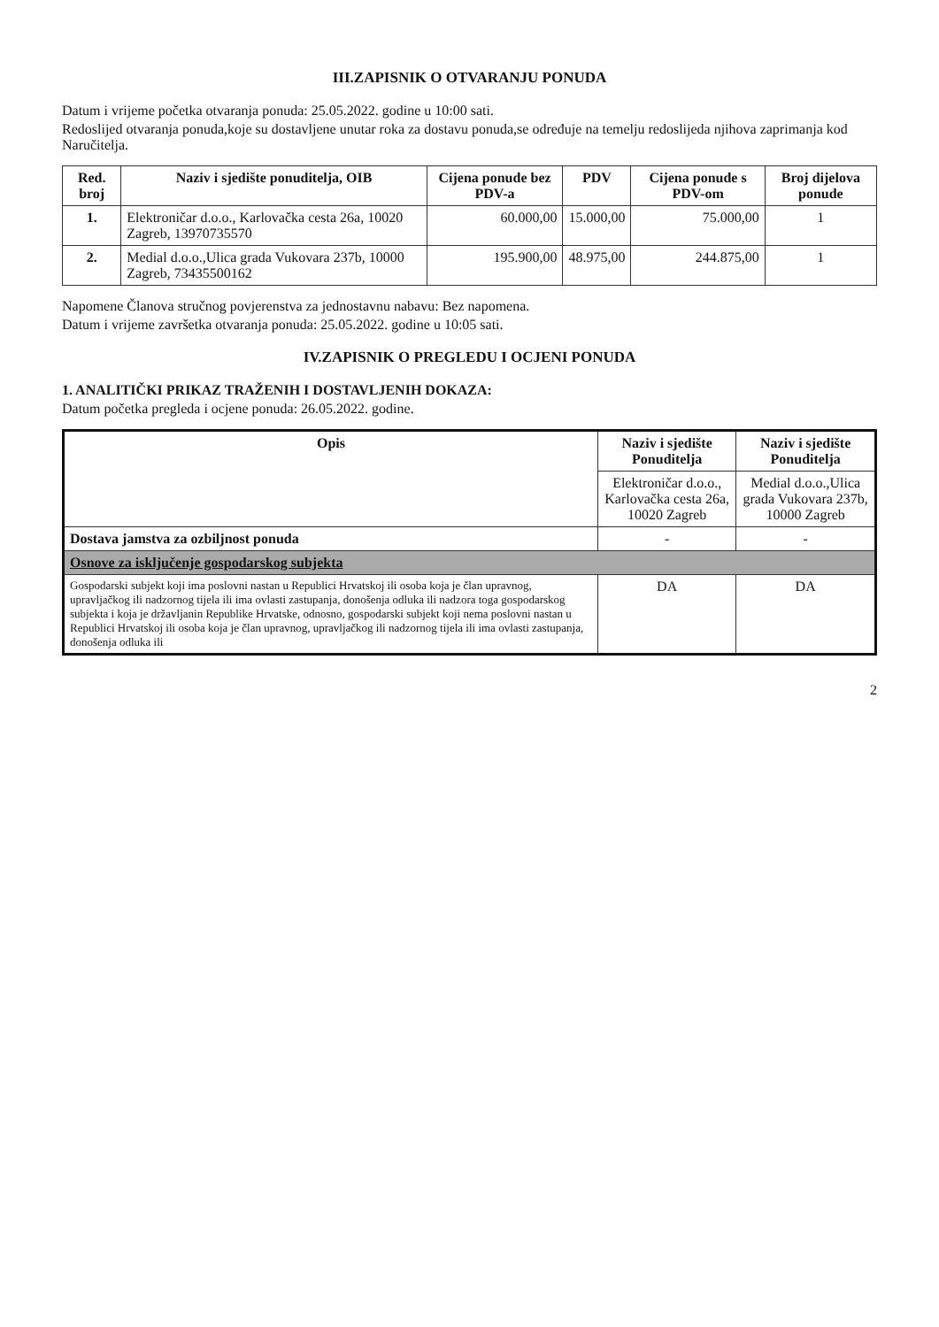III.ZAPISNIK O OTVARANJU PONUDA
Datum i vrijeme početka otvaranja ponuda: 25.05.2022. godine u 10:00 sati.
Redoslijed otvaranja ponuda,koje su dostavljene unutar roka za dostavu ponuda,se određuje na temelju redoslijeda njihova zaprimanja kod Naručitelja.
| Red. broj | Naziv i sjedište ponuditelja, OIB | Cijena ponude bez PDV-a | PDV | Cijena ponude s PDV-om | Broj dijelova ponude |
| --- | --- | --- | --- | --- | --- |
| 1. | Elektroničar d.o.o., Karlovačka cesta 26a, 10020 Zagreb, 13970735570 | 60.000,00 | 15.000,00 | 75.000,00 | 1 |
| 2. | Medial d.o.o.,Ulica grada Vukovara 237b, 10000 Zagreb, 73435500162 | 195.900,00 | 48.975,00 | 244.875,00 | 1 |
Napomene Članova stručnog povjerenstva za jednostavnu nabavu: Bez napomena.
Datum i vrijeme završetka otvaranja ponuda: 25.05.2022. godine u 10:05 sati.
IV.ZAPISNIK O PREGLEDU I OCJENI PONUDA
1. ANALITIČKI PRIKAZ TRAŽENIH I DOSTAVLJENIH DOKAZA:
Datum početka pregleda i ocjene ponuda: 26.05.2022. godine.
| Opis | Naziv i sjedište Ponuditelja | Naziv i sjedište Ponuditelja |
| --- | --- | --- |
| | Elektroničar d.o.o., Karlovačka cesta 26a, 10020 Zagreb | Medial d.o.o.,Ulica grada Vukovara 237b, 10000 Zagreb |
| Dostava jamstva za ozbiljnost ponuda | - | - |
| Osnove za isključenje gospodarskog subjekta | | |
| Gospodarski subjekt koji ima poslovni nastan u Republici Hrvatskoj ili osoba koja je član upravnog, upravljačkog ili nadzornog tijela ili ima ovlasti zastupanja, donošenja odluka ili nadzora toga gospodarskog subjekta i koja je državljanin Republike Hrvatske, odnosno, gospodarski subjekt koji nema poslovni nastan u Republici Hrvatskoj ili osoba koja je član upravnog, upravljačkog ili nadzornog tijela ili ima ovlasti zastupanja, donošenja odluka ili | DA | DA |
2